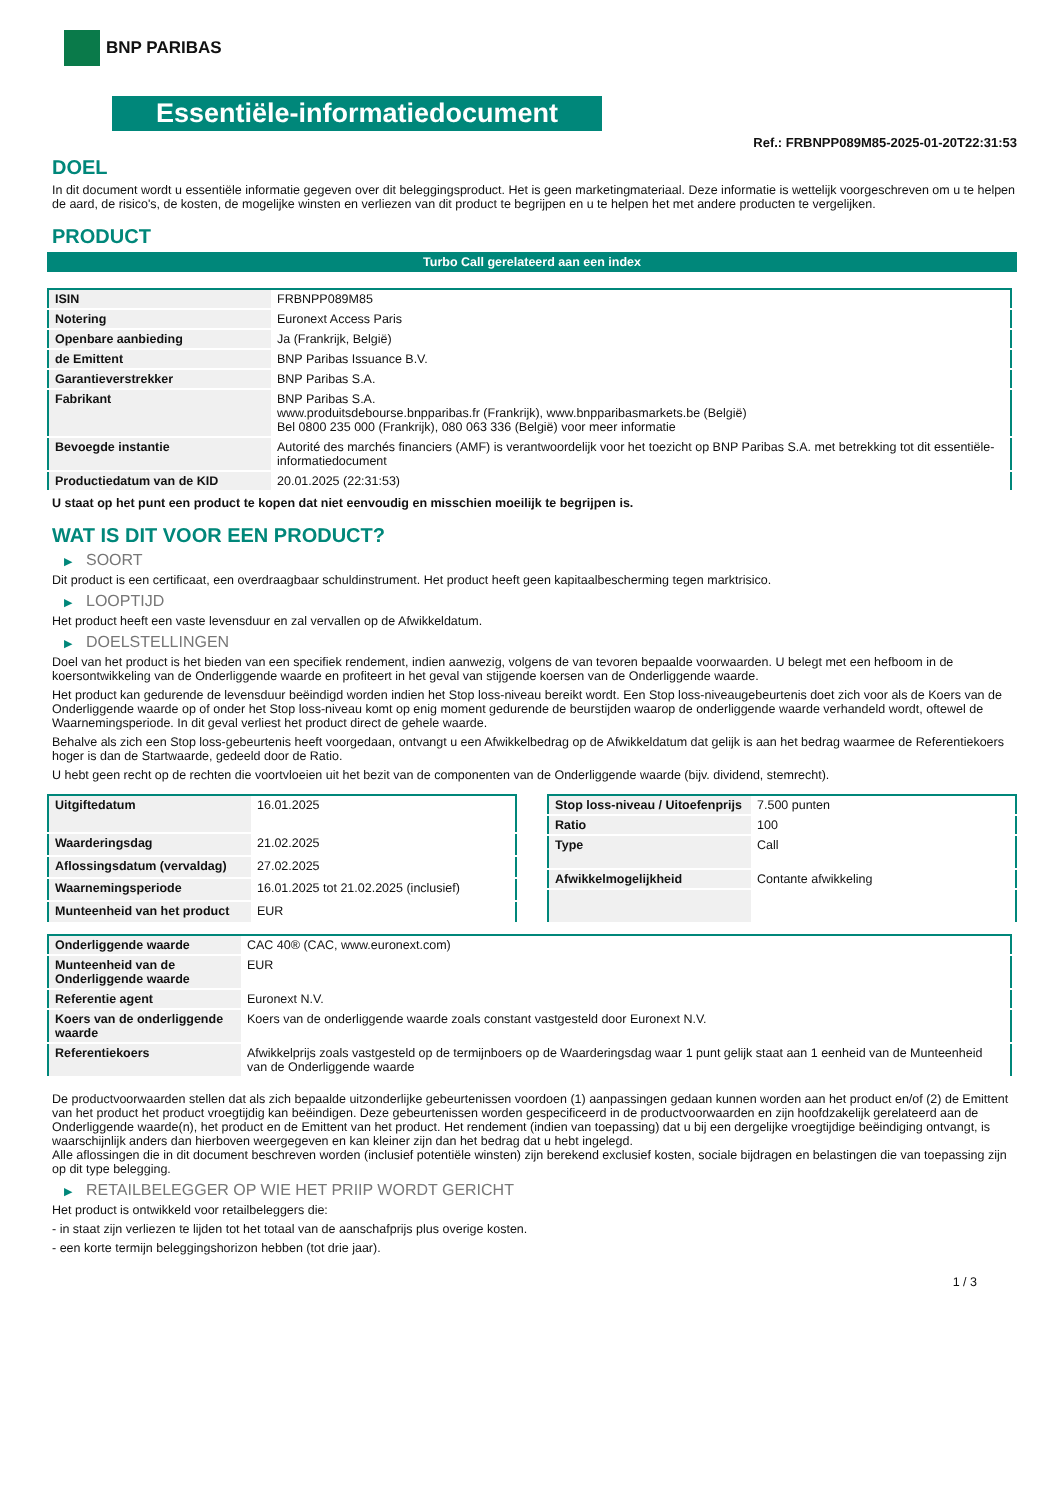BNP PARIBAS
Essentiële-informatiedocument
Ref.: FRBNPP089M85-2025-01-20T22:31:53
DOEL
In dit document wordt u essentiële informatie gegeven over dit beleggingsproduct. Het is geen marketingmateriaal. Deze informatie is wettelijk voorgeschreven om u te helpen de aard, de risico's, de kosten, de mogelijke winsten en verliezen van dit product te begrijpen en u te helpen het met andere producten te vergelijken.
PRODUCT
Turbo Call gerelateerd aan een index
| ISIN | FRBNPP089M85 |
| Notering | Euronext Access Paris |
| Openbare aanbieding | Ja (Frankrijk, België) |
| de Emittent | BNP Paribas Issuance B.V. |
| Garantieverstrekker | BNP Paribas S.A. |
| Fabrikant | BNP Paribas S.A. www.produitsdebourse.bnpparibas.fr (Frankrijk), www.bnpparibasmarkets.be (België) Bel 0800 235 000 (Frankrijk), 080 063 336 (België) voor meer informatie |
| Bevoegde instantie | Autorité des marchés financiers (AMF) is verantwoordelijk voor het toezicht op BNP Paribas S.A. met betrekking tot dit essentiële-informatiedocument |
| Productiedatum van de KID | 20.01.2025 (22:31:53) |
U staat op het punt een product te kopen dat niet eenvoudig en misschien moeilijk te begrijpen is.
WAT IS DIT VOOR EEN PRODUCT?
▶ SOORT
Dit product is een certificaat, een overdraagbaar schuldinstrument. Het product heeft geen kapitaalbescherming tegen marktrisico.
▶ LOOPTIJD
Het product heeft een vaste levensduur en zal vervallen op de Afwikkeldatum.
▶ DOELSTELLINGEN
Doel van het product is het bieden van een specifiek rendement, indien aanwezig, volgens de van tevoren bepaalde voorwaarden. U belegt met een hefboom in de koersontwikkeling van de Onderliggende waarde en profiteert in het geval van stijgende koersen van de Onderliggende waarde.
Het product kan gedurende de levensduur beëindigd worden indien het Stop loss-niveau bereikt wordt. Een Stop loss-niveaugebeurtenis doet zich voor als de Koers van de Onderliggende waarde op of onder het Stop loss-niveau komt op enig moment gedurende de beurstijden waarop de onderliggende waarde verhandeld wordt, oftewel de Waarnemingsperiode. In dit geval verliest het product direct de gehele waarde.
Behalve als zich een Stop loss-gebeurtenis heeft voorgedaan, ontvangt u een Afwikkelbedrag op de Afwikkeldatum dat gelijk is aan het bedrag waarmee de Referentiekoers hoger is dan de Startwaarde, gedeeld door de Ratio.
U hebt geen recht op de rechten die voortvloeien uit het bezit van de componenten van de Onderliggende waarde (bijv. dividend, stemrecht).
| Uitgiftedatum | 16.01.2025 |
| Waarderingsdag | 21.02.2025 |
| Aflossingsdatum (vervaldag) | 27.02.2025 |
| Waarnemingsperiode | 16.01.2025 tot 21.02.2025 (inclusief) |
| Munteenheid van het product | EUR |
| Stop loss-niveau / Uitoefenprijs | 7.500 punten |
| Ratio | 100 |
| Type | Call |
| Afwikkelmogelijkheid | Contante afwikkeling |
| Onderliggende waarde | CAC 40® (CAC, www.euronext.com) |
| Munteenheid van de Onderliggende waarde | EUR |
| Referentie agent | Euronext N.V. |
| Koers van de onderliggende waarde | Koers van de onderliggende waarde zoals constant vastgesteld door Euronext N.V. |
| Referentiekoers | Afwikkelprijs zoals vastgesteld op de termijnboers op de Waarderingsdag waar 1 punt gelijk staat aan 1 eenheid van de Munteenheid van de Onderliggende waarde |
De productvoorwaarden stellen dat als zich bepaalde uitzonderlijke gebeurtenissen voordoen (1) aanpassingen gedaan kunnen worden aan het product en/of (2) de Emittent van het product het product vroegtijdig kan beëindigen. Deze gebeurtenissen worden gespecificeerd in de productvoorwaarden en zijn hoofdzakelijk gerelateerd aan de Onderliggende waarde(n), het product en de Emittent van het product. Het rendement (indien van toepassing) dat u bij een dergelijke vroegtijdige beëindiging ontvangt, is waarschijnlijk anders dan hierboven weergegeven en kan kleiner zijn dan het bedrag dat u hebt ingelegd.
Alle aflossingen die in dit document beschreven worden (inclusief potentiële winsten) zijn berekend exclusief kosten, sociale bijdragen en belastingen die van toepassing zijn op dit type belegging.
▶ RETAILBELEGGER OP WIE HET PRIIP WORDT GERICHT
Het product is ontwikkeld voor retailbeleggers die:
- in staat zijn verliezen te lijden tot het totaal van de aanschafprijs plus overige kosten.
- een korte termijn beleggingshorizon hebben (tot drie jaar).
1 / 3